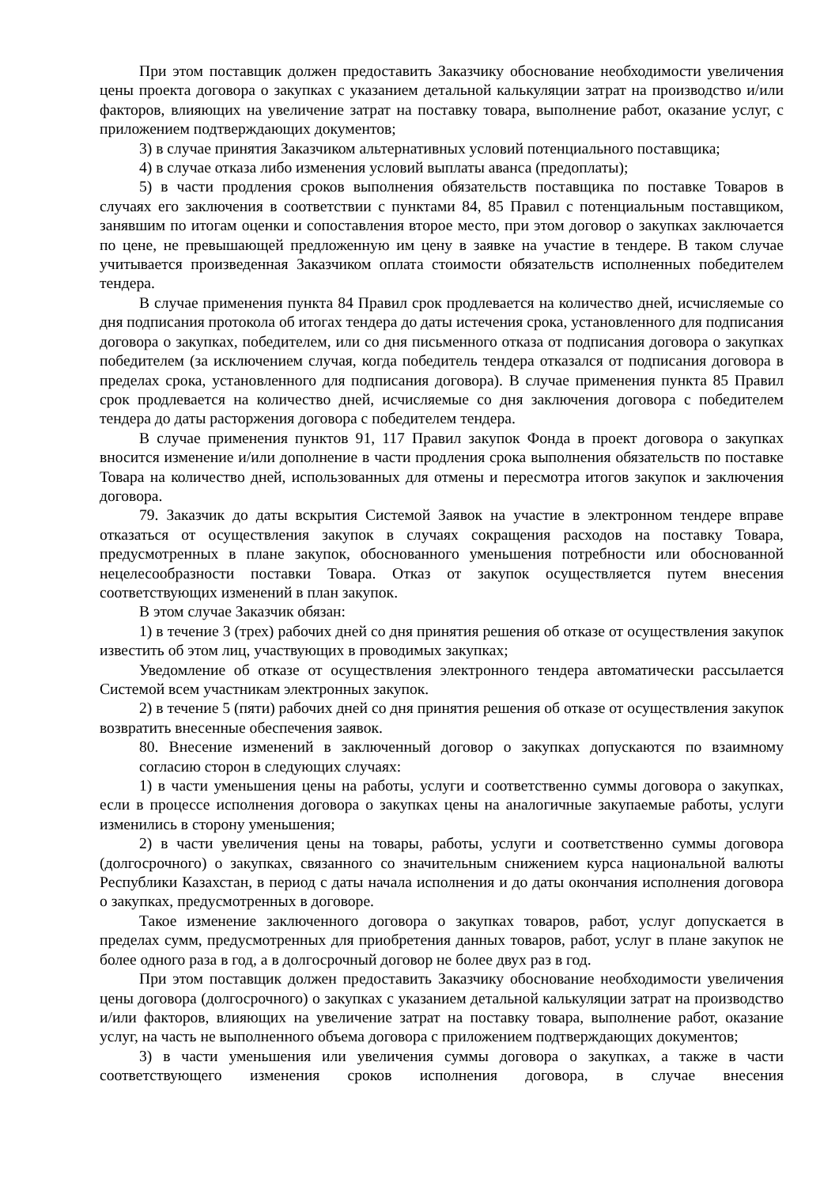При этом поставщик должен предоставить Заказчику обоснование необходимости увеличения цены проекта договора о закупках с указанием детальной калькуляции затрат на производство и/или факторов, влияющих на увеличение затрат на поставку товара, выполнение работ, оказание услуг, с приложением подтверждающих документов;
3) в случае принятия Заказчиком альтернативных условий потенциального поставщика;
4) в случае отказа либо изменения условий выплаты аванса (предоплаты);
5) в части продления сроков выполнения обязательств поставщика по поставке Товаров в случаях его заключения в соответствии с пунктами 84, 85 Правил с потенциальным поставщиком, занявшим по итогам оценки и сопоставления второе место, при этом договор о закупках заключается по цене, не превышающей предложенную им цену в заявке на участие в тендере. В таком случае учитывается произведенная Заказчиком оплата стоимости обязательств исполненных победителем тендера.
В случае применения пункта 84 Правил срок продлевается на количество дней, исчисляемые со дня подписания протокола об итогах тендера до даты истечения срока, установленного для подписания договора о закупках, победителем, или со дня письменного отказа от подписания договора о закупках победителем (за исключением случая, когда победитель тендера отказался от подписания договора в пределах срока, установленного для подписания договора). В случае применения пункта 85 Правил срок продлевается на количество дней, исчисляемые со дня заключения договора с победителем тендера до даты расторжения договора с победителем тендера.
В случае применения пунктов 91, 117 Правил закупок Фонда в проект договора о закупках вносится изменение и/или дополнение в части продления срока выполнения обязательств по поставке Товара на количество дней, использованных для отмены и пересмотра итогов закупок и заключения договора.
79. Заказчик до даты вскрытия Системой Заявок на участие в электронном тендере вправе отказаться от осуществления закупок в случаях сокращения расходов на поставку Товара, предусмотренных в плане закупок, обоснованного уменьшения потребности или обоснованной нецелесообразности поставки Товара. Отказ от закупок осуществляется путем внесения соответствующих изменений в план закупок.
В этом случае Заказчик обязан:
1) в течение 3 (трех) рабочих дней со дня принятия решения об отказе от осуществления закупок известить об этом лиц, участвующих в проводимых закупках;
Уведомление об отказе от осуществления электронного тендера автоматически рассылается Системой всем участникам электронных закупок.
2) в течение 5 (пяти) рабочих дней со дня принятия решения об отказе от осуществления закупок возвратить внесенные обеспечения заявок.
80. Внесение изменений в заключенный договор о закупках допускаются по взаимному согласию сторон в следующих случаях:
1) в части уменьшения цены на работы, услуги и соответственно суммы договора о закупках, если в процессе исполнения договора о закупках цены на аналогичные закупаемые работы, услуги изменились в сторону уменьшения;
2) в части увеличения цены на товары, работы, услуги и соответственно суммы договора (долгосрочного) о закупках, связанного со значительным снижением курса национальной валюты Республики Казахстан, в период с даты начала исполнения и до даты окончания исполнения договора о закупках, предусмотренных в договоре.
Такое изменение заключенного договора о закупках товаров, работ, услуг допускается в пределах сумм, предусмотренных для приобретения данных товаров, работ, услуг в плане закупок не более одного раза в год, а в долгосрочный договор не более двух раз в год.
При этом поставщик должен предоставить Заказчику обоснование необходимости увеличения цены договора (долгосрочного) о закупках с указанием детальной калькуляции затрат на производство и/или факторов, влияющих на увеличение затрат на поставку товара, выполнение работ, оказание услуг, на часть не выполненного объема договора с приложением подтверждающих документов;
3) в части уменьшения или увеличения суммы договора о закупках, а также в части соответствующего изменения сроков исполнения договора, в случае внесения